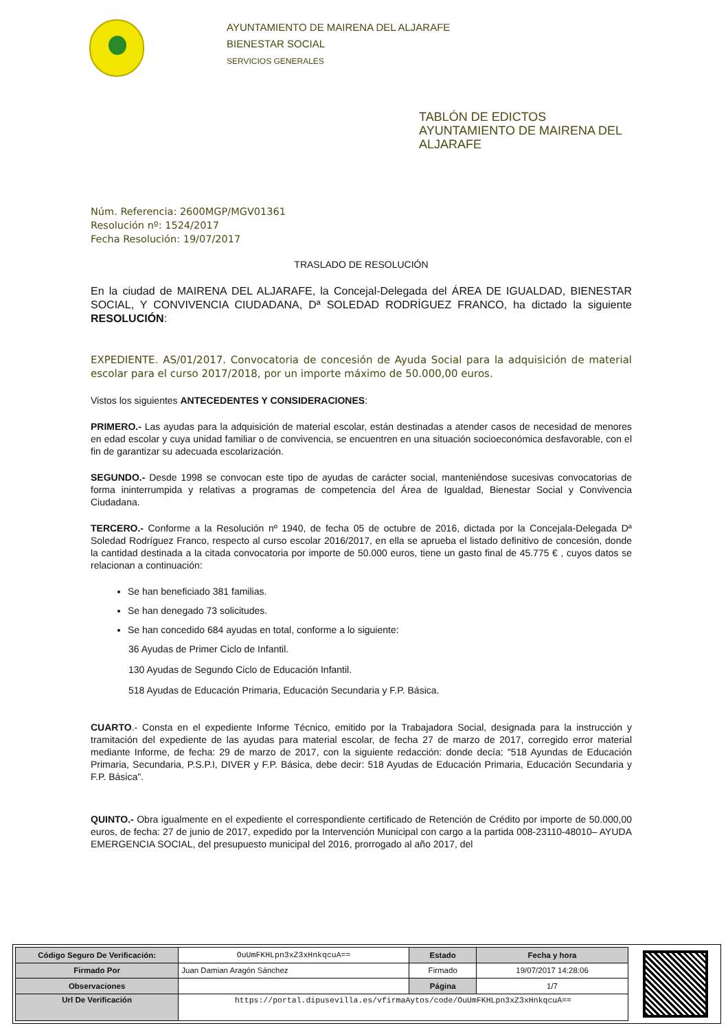AYUNTAMIENTO DE MAIRENA DEL ALJARAFE
BIENESTAR SOCIAL
SERVICIOS GENERALES
TABLÓN DE EDICTOS
AYUNTAMIENTO DE MAIRENA DEL
ALJARAFE
Núm. Referencia: 2600MGP/MGV01361
Resolución nº: 1524/2017
Fecha Resolución: 19/07/2017
TRASLADO DE RESOLUCIÓN
En la ciudad de MAIRENA DEL ALJARAFE, la Concejal-Delegada del ÁREA DE IGUALDAD, BIENESTAR SOCIAL, Y CONVIVENCIA CIUDADANA, Dª SOLEDAD RODRÍGUEZ FRANCO, ha dictado la siguiente RESOLUCIÓN:
EXPEDIENTE. AS/01/2017. Convocatoria de concesión de Ayuda Social para la adquisición de material escolar para el curso 2017/2018, por un importe máximo de 50.000,00 euros.
Vistos los siguientes ANTECEDENTES Y CONSIDERACIONES:
PRIMERO.- Las ayudas para la adquisición de material escolar, están destinadas a atender casos de necesidad de menores en edad escolar y cuya unidad familiar o de convivencia, se encuentren en una situación socioeconómica desfavorable, con el fin de garantizar su adecuada escolarización.
SEGUNDO.- Desde 1998 se convocan este tipo de ayudas de carácter social, manteniéndose sucesivas convocatorias de forma ininterrumpida y relativas a programas de competencia del Área de Igualdad, Bienestar Social y Convivencia Ciudadana.
TERCERO.- Conforme a la Resolución nº 1940, de fecha 05 de octubre de 2016, dictada por la Concejala-Delegada Dª Soledad Rodríguez Franco, respecto al curso escolar 2016/2017, en ella se aprueba el listado definitivo de concesión, donde la cantidad destinada a la citada convocatoria por importe de 50.000 euros, tiene un gasto final de 45.775 € , cuyos datos se relacionan a continuación:
Se han beneficiado 381 familias.
Se han denegado 73 solicitudes.
Se han concedido 684 ayudas en total, conforme a lo siguiente:
36 Ayudas de Primer Ciclo de Infantil.
130 Ayudas de Segundo Ciclo de Educación Infantil.
518 Ayudas de Educación Primaria, Educación Secundaria y F.P. Básica.
CUARTO.- Consta en el expediente Informe Técnico, emitido por la Trabajadora Social, designada para la instrucción y tramitación del expediente de las ayudas para material escolar, de fecha 27 de marzo de 2017, corregido error material mediante Informe, de fecha: 29 de marzo de 2017, con la siguiente redacción: donde decía: "518 Ayundas de Educación Primaria, Secundaria, P.S.P.I, DIVER y F.P. Básica, debe decir: 518 Ayudas de Educación Primaria, Educación Secundaria y F.P. Básica".
QUINTO.- Obra igualmente en el expediente el correspondiente certificado de Retención de Crédito por importe de 50.000,00 euros, de fecha: 27 de junio de 2017, expedido por la Intervención Municipal con cargo a la partida 008-23110-48010– AYUDA EMERGENCIA SOCIAL, del presupuesto municipal del 2016, prorrogado al año 2017, del
| Código Seguro De Verificación: | OuUmFKHLpn3xZ3xHnkqcuA== | Estado | Fecha y hora |
| Firmado Por | Juan Damian Aragón Sánchez | Firmado | 19/07/2017 14:28:06 |
| Observaciones | | Página | 1/7 |
| Url De Verificación | https://portal.dipusevilla.es/vfirmaAytos/code/OuUmFKHLpn3xZ3xHnkqcuA== | | |